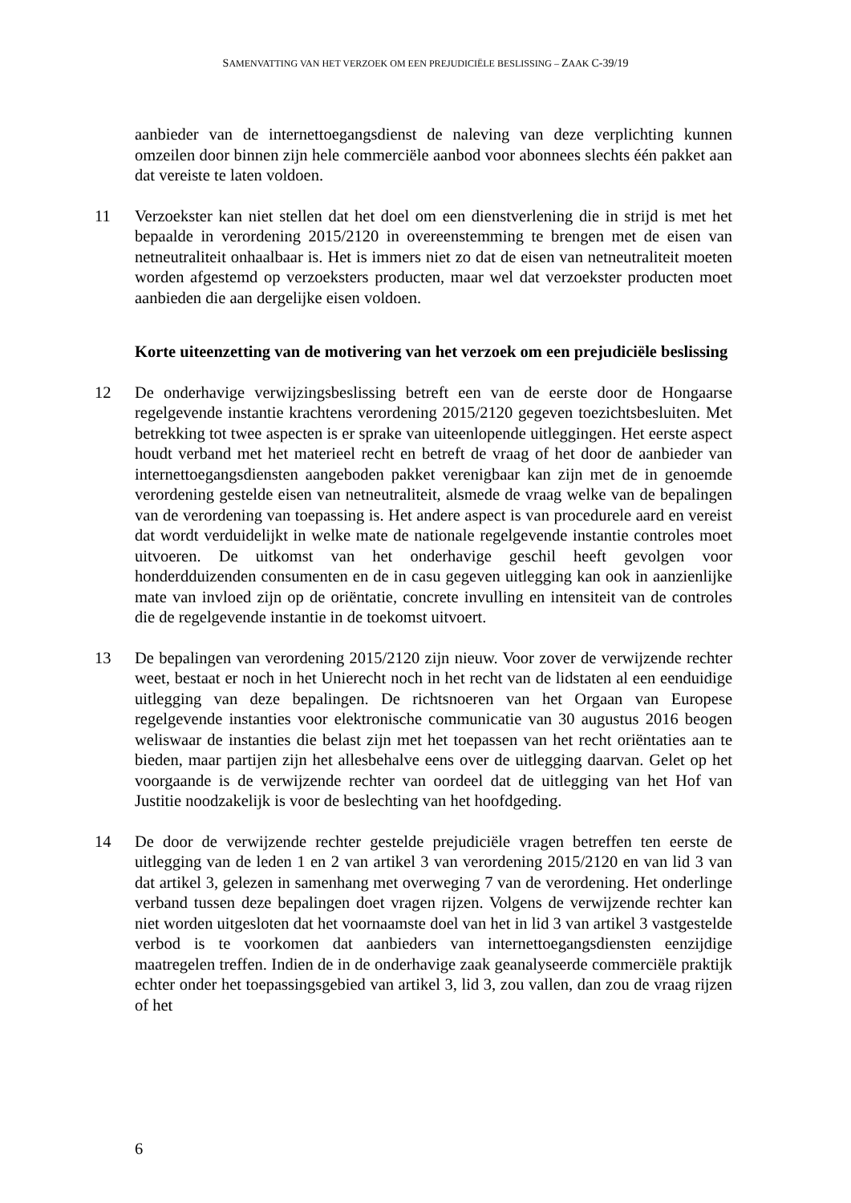SAMENVATTING VAN HET VERZOEK OM EEN PREJUDICIËLE BESLISSING – ZAAK C-39/19
aanbieder van de internettoegangsdienst de naleving van deze verplichting kunnen omzeilen door binnen zijn hele commerciële aanbod voor abonnees slechts één pakket aan dat vereiste te laten voldoen.
11 Verzoekster kan niet stellen dat het doel om een dienstverlening die in strijd is met het bepaalde in verordening 2015/2120 in overeenstemming te brengen met de eisen van netneutraliteit onhaalbaar is. Het is immers niet zo dat de eisen van netneutraliteit moeten worden afgestemd op verzoeksters producten, maar wel dat verzoekster producten moet aanbieden die aan dergelijke eisen voldoen.
Korte uiteenzetting van de motivering van het verzoek om een prejudiciële beslissing
12 De onderhavige verwijzingsbeslissing betreft een van de eerste door de Hongaarse regelgevende instantie krachtens verordening 2015/2120 gegeven toezichtsbesluiten. Met betrekking tot twee aspecten is er sprake van uiteenlopende uitleggingen. Het eerste aspect houdt verband met het materieel recht en betreft de vraag of het door de aanbieder van internettoegangsdiensten aangeboden pakket verenigbaar kan zijn met de in genoemde verordening gestelde eisen van netneutraliteit, alsmede de vraag welke van de bepalingen van de verordening van toepassing is. Het andere aspect is van procedurele aard en vereist dat wordt verduidelijkt in welke mate de nationale regelgevende instantie controles moet uitvoeren. De uitkomst van het onderhavige geschil heeft gevolgen voor honderdduizenden consumenten en de in casu gegeven uitlegging kan ook in aanzienlijke mate van invloed zijn op de oriëntatie, concrete invulling en intensiteit van de controles die de regelgevende instantie in de toekomst uitvoert.
13 De bepalingen van verordening 2015/2120 zijn nieuw. Voor zover de verwijzende rechter weet, bestaat er noch in het Unierecht noch in het recht van de lidstaten al een eenduidige uitlegging van deze bepalingen. De richtsnoeren van het Orgaan van Europese regelgevende instanties voor elektronische communicatie van 30 augustus 2016 beogen weliswaar de instanties die belast zijn met het toepassen van het recht oriëntaties aan te bieden, maar partijen zijn het allesbehalve eens over de uitlegging daarvan. Gelet op het voorgaande is de verwijzende rechter van oordeel dat de uitlegging van het Hof van Justitie noodzakelijk is voor de beslechting van het hoofdgeding.
14 De door de verwijzende rechter gestelde prejudiciële vragen betreffen ten eerste de uitlegging van de leden 1 en 2 van artikel 3 van verordening 2015/2120 en van lid 3 van dat artikel 3, gelezen in samenhang met overweging 7 van de verordening. Het onderlinge verband tussen deze bepalingen doet vragen rijzen. Volgens de verwijzende rechter kan niet worden uitgesloten dat het voornaamste doel van het in lid 3 van artikel 3 vastgestelde verbod is te voorkomen dat aanbieders van internettoegangsdiensten eenzijdige maatregelen treffen. Indien de in de onderhavige zaak geanalyseerde commerciële praktijk echter onder het toepassingsgebied van artikel 3, lid 3, zou vallen, dan zou de vraag rijzen of het
6